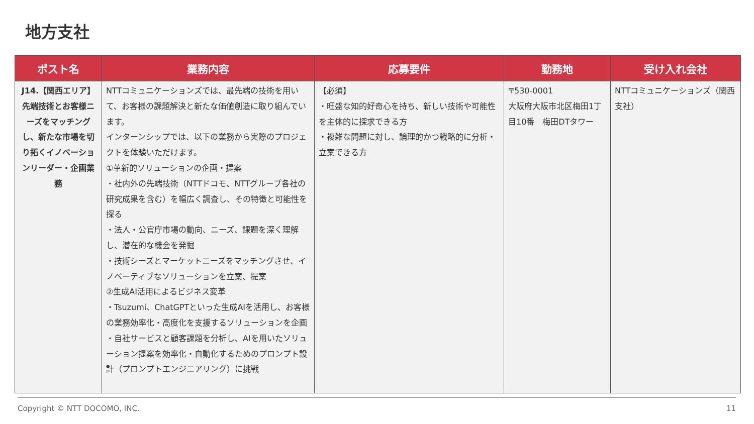地方支社
| ポスト名 | 業務内容 | 応募要件 | 勤務地 | 受け入れ会社 |
| --- | --- | --- | --- | --- |
| J14.【関西エリア】先端技術とお客様ニーズをマッチングし、新たな市場を切り拓くイノベーションリーダー・企画業務 | NTTコミュニケーションズでは、最先端の技術を用いて、お客様の課題解決と新たな価値創造に取り組んでいます。 インターンシップでは、以下の業務から実際のプロジェクトを体験いただけます。 ①革新的ソリューションの企画・提案 ・社内外の先端技術（NTTドコモ、NTTグループ各社の研究成果を含む）を幅広く調査し、その特徴と可能性を探る ・法人・公官庁市場の動向、ニーズ、課題を深く理解し、潜在的な機会を発掘 ・技術シーズとマーケットニーズをマッチングさせ、イノベーティブなソリューションを立案、提案 ②生成AI活用によるビジネス変革 ・Tsuzumi、ChatGPTといった生成AIを活用し、お客様の業務効率化・高度化を支援するソリューションを企画 ・自社サービスと顧客課題を分析し、AIを用いたソリューション提案を効率化・自動化するためのプロンプト設計（プロンプトエンジニアリング）に挑戦 | 【必須】 ・旺盛な知的好奇心を持ち、新しい技術や可能性を主体的に探求できる方 ・複雑な問題に対し、論理的かつ戦略的に分析・立案できる方 | 〒530-0001 大阪府大阪市北区梅田1丁目10番 梅田DTタワー | NTTコミュニケーションズ（関西支社） |
Copyright © NTT DOCOMO, INC. 11